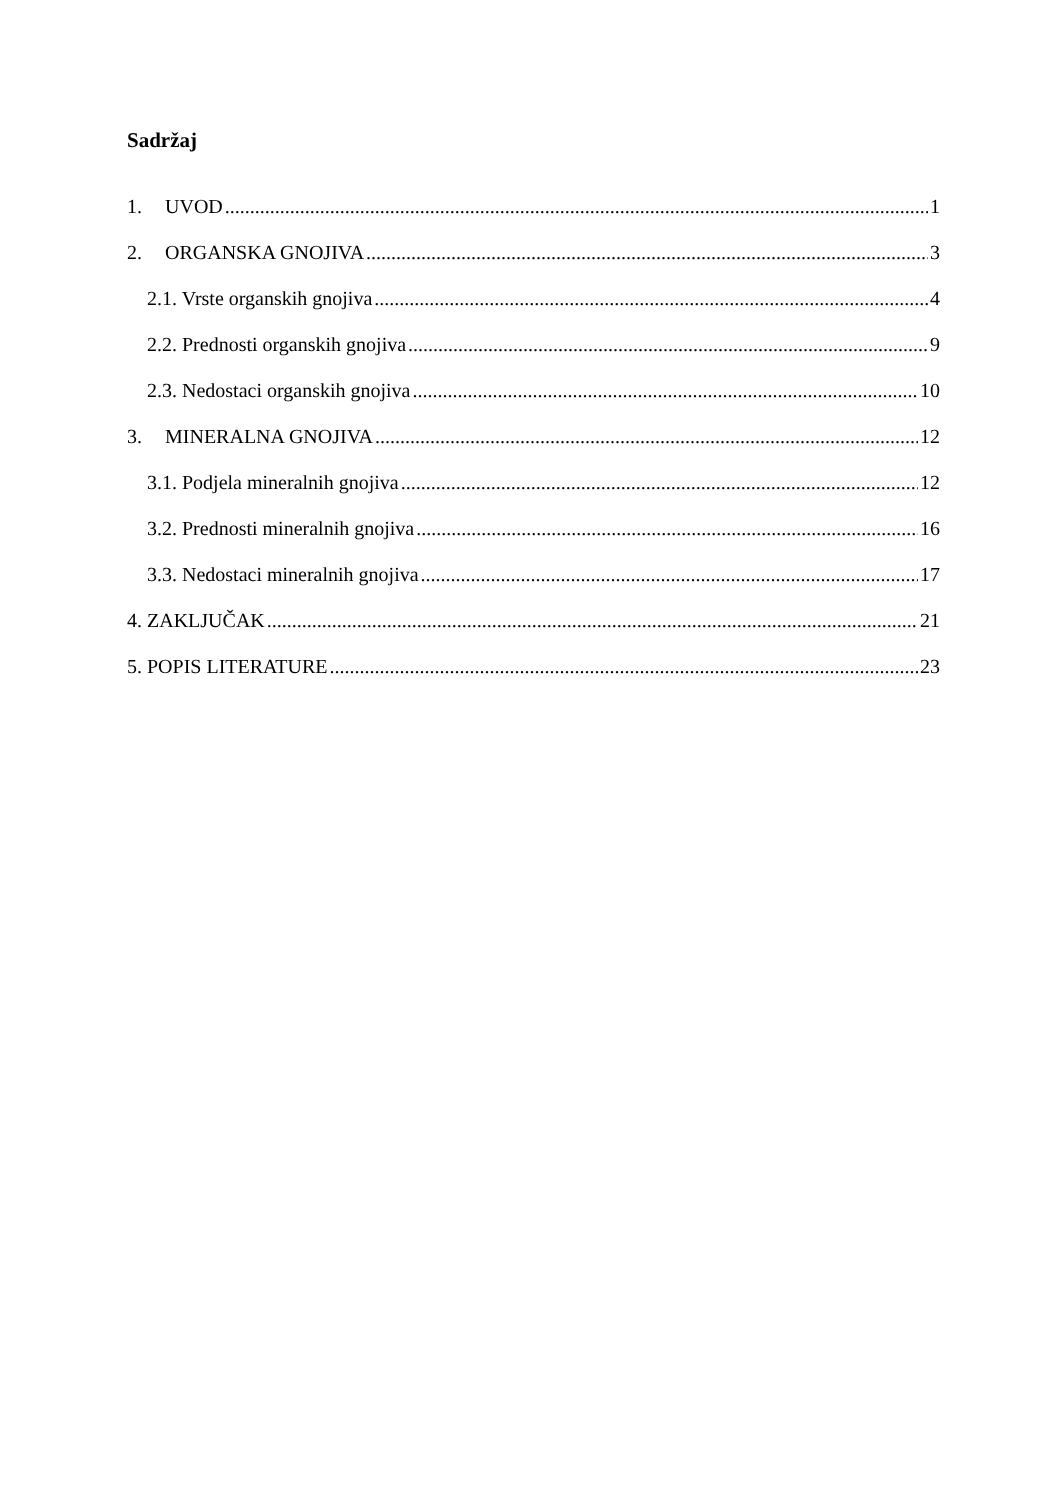Sadržaj
1. UVOD 1
2. ORGANSKA GNOJIVA 3
2.1. Vrste organskih gnojiva 4
2.2. Prednosti organskih gnojiva 9
2.3. Nedostaci organskih gnojiva 10
3. MINERALNA GNOJIVA 12
3.1. Podjela mineralnih gnojiva 12
3.2. Prednosti mineralnih gnojiva 16
3.3. Nedostaci mineralnih gnojiva 17
4. ZAKLJUČAK 21
5. POPIS LITERATURE 23